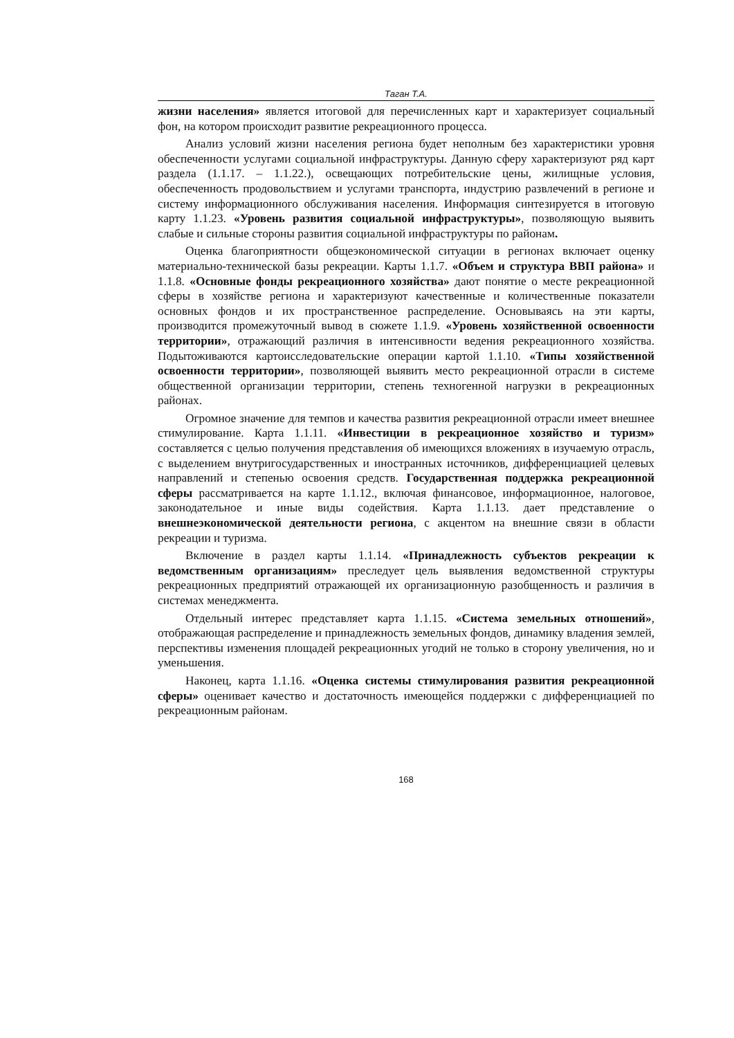Таган Т.А.
жизни населения» является итоговой для перечисленных карт и характеризует социальный фон, на котором происходит развитие рекреационного процесса.
Анализ условий жизни населения региона будет неполным без характеристики уровня обеспеченности услугами социальной инфраструктуры. Данную сферу характеризуют ряд карт раздела (1.1.17. – 1.1.22.), освещающих потребительские цены, жилищные условия, обеспеченность продовольствием и услугами транспорта, индустрию развлечений в регионе и систему информационного обслуживания населения. Информация синтезируется в итоговую карту 1.1.23. «Уровень развития социальной инфраструктуры», позволяющую выявить слабые и сильные стороны развития социальной инфраструктуры по районам.
Оценка благоприятности общеэкономической ситуации в регионах включает оценку материально-технической базы рекреации. Карты 1.1.7. «Объем и структура ВВП района» и 1.1.8. «Основные фонды рекреационного хозяйства» дают понятие о месте рекреационной сферы в хозяйстве региона и характеризуют качественные и количественные показатели основных фондов и их пространственное распределение. Основываясь на эти карты, производится промежуточный вывод в сюжете 1.1.9. «Уровень хозяйственной освоенности территории», отражающий различия в интенсивности ведения рекреационного хозяйства. Подытоживаются картоисследовательские операции картой 1.1.10. «Типы хозяйственной освоенности территории», позволяющей выявить место рекреационной отрасли в системе общественной организации территории, степень техногенной нагрузки в рекреационных районах.
Огромное значение для темпов и качества развития рекреационной отрасли имеет внешнее стимулирование. Карта 1.1.11. «Инвестиции в рекреационное хозяйство и туризм» составляется с целью получения представления об имеющихся вложениях в изучаемую отрасль, с выделением внутригосударственных и иностранных источников, дифференциацией целевых направлений и степенью освоения средств. Государственная поддержка рекреационной сферы рассматривается на карте 1.1.12., включая финансовое, информационное, налоговое, законодательное и иные виды содействия. Карта 1.1.13. дает представление о внешнеэкономической деятельности региона, с акцентом на внешние связи в области рекреации и туризма.
Включение в раздел карты 1.1.14. «Принадлежность субъектов рекреации к ведомственным организациям» преследует цель выявления ведомственной структуры рекреационных предприятий отражающей их организационную разобщенность и различия в системах менеджмента.
Отдельный интерес представляет карта 1.1.15. «Система земельных отношений», отображающая распределение и принадлежность земельных фондов, динамику владения землей, перспективы изменения площадей рекреационных угодий не только в сторону увеличения, но и уменьшения.
Наконец, карта 1.1.16. «Оценка системы стимулирования развития рекреационной сферы» оценивает качество и достаточность имеющейся поддержки с дифференциацией по рекреационным районам.
168